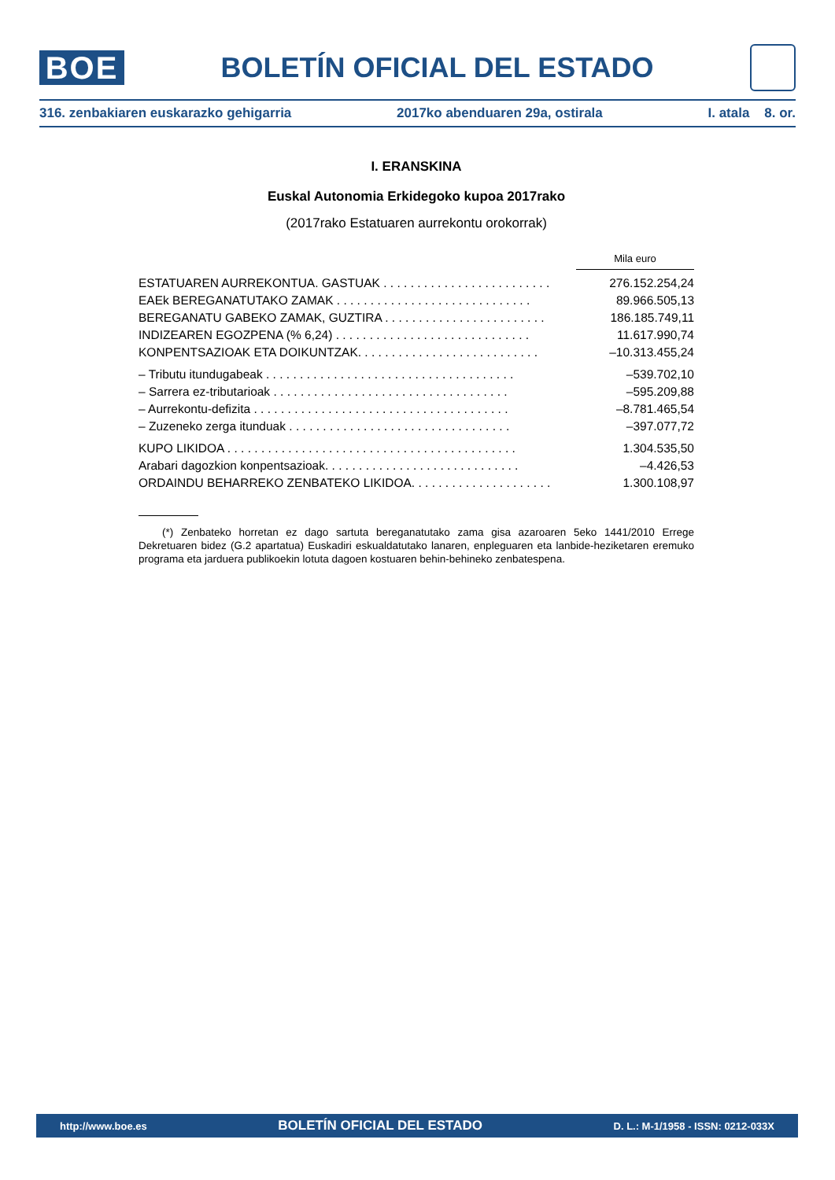BOE
BOLETÍN OFICIAL DEL ESTADO
316. zenbakiaren euskarazko gehigarria 2017ko abenduaren 29a, ostirala I. atala 8. or.
I. ERANSKINA
Euskal Autonomia Erkidegoko kupoa 2017rako
(2017rako Estatuaren aurrekontu orokorrak)
| | Mila euro |
| ESTATUAREN AURREKONTUA. GASTUAK . . . . . . . . . . . . . . . . . . . . . . . . . | 276.152.254,24 |
| EAEk BEREGANATUTAKO ZAMAK . . . . . . . . . . . . . . . . . . . . . . . . . . . . . | 89.966.505,13 |
| BEREGANATU GABEKO ZAMAK, GUZTIRA . . . . . . . . . . . . . . . . . . . . . . . . | 186.185.749,11 |
| INDIZEAREN EGOZPENA (% 6,24) . . . . . . . . . . . . . . . . . . . . . . . . . . . . . | 11.617.990,74 |
| KONPENTSAZIOAK ETA DOIKUNTZAK. . . . . . . . . . . . . . . . . . . . . . . . . . . | –10.313.455,24 |
| – Tributu itundugabeak . . . . . . . . . . . . . . . . . . . . . . . . . . . . . . . . . . . . . | –539.702,10 |
| – Sarrera ez-tributarioak . . . . . . . . . . . . . . . . . . . . . . . . . . . . . . . . . . . | –595.209,88 |
| – Aurrekontu-defizita . . . . . . . . . . . . . . . . . . . . . . . . . . . . . . . . . . . . . . | –8.781.465,54 |
| – Zuzeneko zerga itunduak . . . . . . . . . . . . . . . . . . . . . . . . . . . . . . . . . | –397.077,72 |
| KUPO LIKIDOA . . . . . . . . . . . . . . . . . . . . . . . . . . . . . . . . . . . . . . . . . . . | 1.304.535,50 |
| Arabari dagozkion konpentsazioak. . . . . . . . . . . . . . . . . . . . . . . . . . . . . | –4.426,53 |
| ORDAINDU BEHARREKO ZENBATEKO LIKIDOA. . . . . . . . . . . . . . . . . . . . . | 1.300.108,97 |
(*) Zenbateko horretan ez dago sartuta bereganatutako zama gisa azaroaren 5eko 1441/2010 Errege Dekretuaren bidez (G.2 apartatua) Euskadiri eskualdatutako lanaren, enpleguaren eta lanbide-heziketaren eremuko programa eta jarduera publikoekin lotuta dagoen kostuaren behin-behineko zenbatespena.
http://www.boe.es BOLETÍN OFICIAL DEL ESTADO D. L.: M-1/1958 - ISSN: 0212-033X